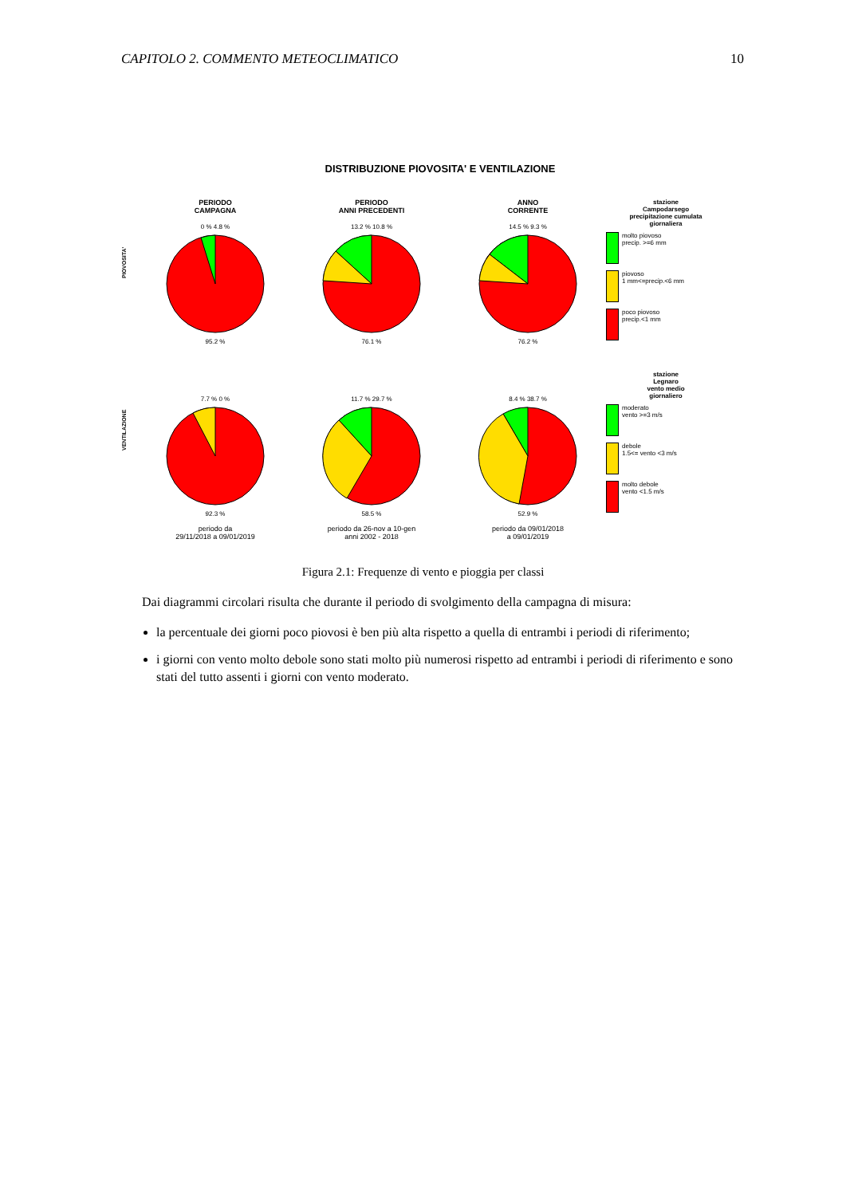CAPITOLO 2. COMMENTO METEOCLIMATICO 10
DISTRIBUZIONE PIOVOSITA' E VENTILAZIONE
PIOVOSITA'
PERIODO
CAMPAGNA
0 % 4.8 %95.2 %
PERIODO
ANNI PRECEDENTI
13.2 % 10.8 %76.1 %
ANNO
CORRENTE
14.5 % 9.3 %76.2 %
stazione
Campodarsego
precipitazione cumulata
giornaliera
molto piovoso
precip. >=6 mm
piovoso
1 mm<=precip.<6 mm
poco piovoso
precip.<1 mm
VENTILAZIONE
7.7 % 0 %92.3 %
periodo da
29/11/2018 a 09/01/2019
11.7 % 29.7 %58.5 %
periodo da 26-nov a 10-gen
anni 2002 - 2018
8.4 % 38.7 %52.9 %
periodo da 09/01/2018
a 09/01/2019
stazione
Legnaro
vento medio
giornaliero
moderato
vento >=3 m/s
debole
1.5<= vento <3 m/s
molto debole
vento <1.5 m/s
Figura 2.1: Frequenze di vento e pioggia per classi
Dai diagrammi circolari risulta che durante il periodo di svolgimento della campagna di misura:
la percentuale dei giorni poco piovosi è ben più alta rispetto a quella di entrambi i periodi di riferimento;
i giorni con vento molto debole sono stati molto più numerosi rispetto ad entrambi i periodi di riferimento e sono stati del tutto assenti i giorni con vento moderato.